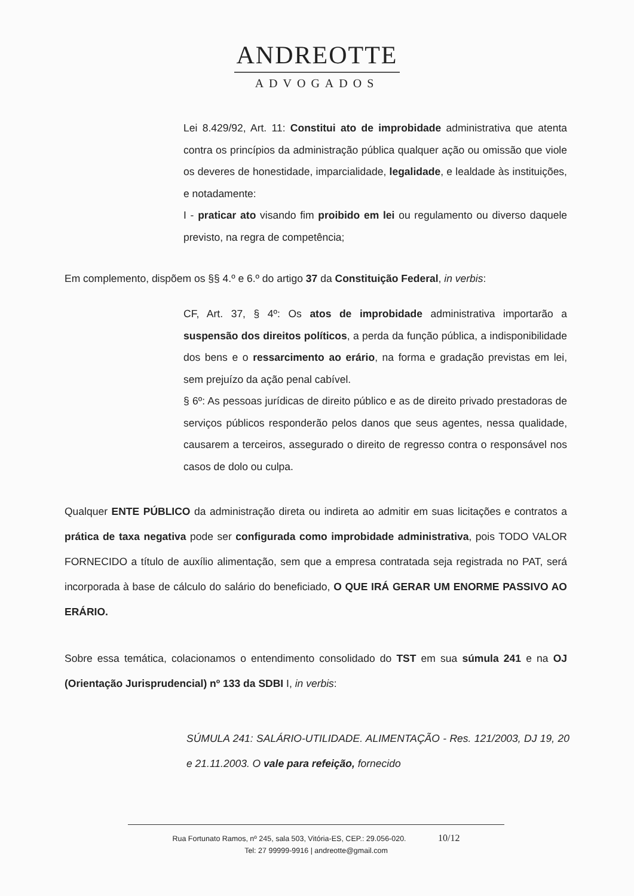ANDREOTTE
ADVOGADOS
Lei 8.429/92, Art. 11: Constitui ato de improbidade administrativa que atenta contra os princípios da administração pública qualquer ação ou omissão que viole os deveres de honestidade, imparcialidade, legalidade, e lealdade às instituições, e notadamente:
I - praticar ato visando fim proibido em lei ou regulamento ou diverso daquele previsto, na regra de competência;
Em complemento, dispõem os §§ 4.º e 6.º do artigo 37 da Constituição Federal, in verbis:
CF, Art. 37, § 4º: Os atos de improbidade administrativa importarão a suspensão dos direitos políticos, a perda da função pública, a indisponibilidade dos bens e o ressarcimento ao erário, na forma e gradação previstas em lei, sem prejuízo da ação penal cabível.
§ 6º: As pessoas jurídicas de direito público e as de direito privado prestadoras de serviços públicos responderão pelos danos que seus agentes, nessa qualidade, causarem a terceiros, assegurado o direito de regresso contra o responsável nos casos de dolo ou culpa.
Qualquer ENTE PÚBLICO da administração direta ou indireta ao admitir em suas licitações e contratos a prática de taxa negativa pode ser configurada como improbidade administrativa, pois TODO VALOR FORNECIDO a título de auxílio alimentação, sem que a empresa contratada seja registrada no PAT, será incorporada à base de cálculo do salário do beneficiado, O QUE IRÁ GERAR UM ENORME PASSIVO AO ERÁRIO.
Sobre essa temática, colacionamos o entendimento consolidado do TST em sua súmula 241 e na OJ (Orientação Jurisprudencial) nº 133 da SDBI I, in verbis:
SÚMULA 241: SALÁRIO-UTILIDADE. ALIMENTAÇÃO - Res. 121/2003, DJ 19, 20 e 21.11.2003. O vale para refeição, fornecido
Rua Fortunato Ramos, nº 245, sala 503, Vitória-ES, CEP.: 29.056-020. 10/12
Tel: 27 99999-9916 | andreotte@gmail.com